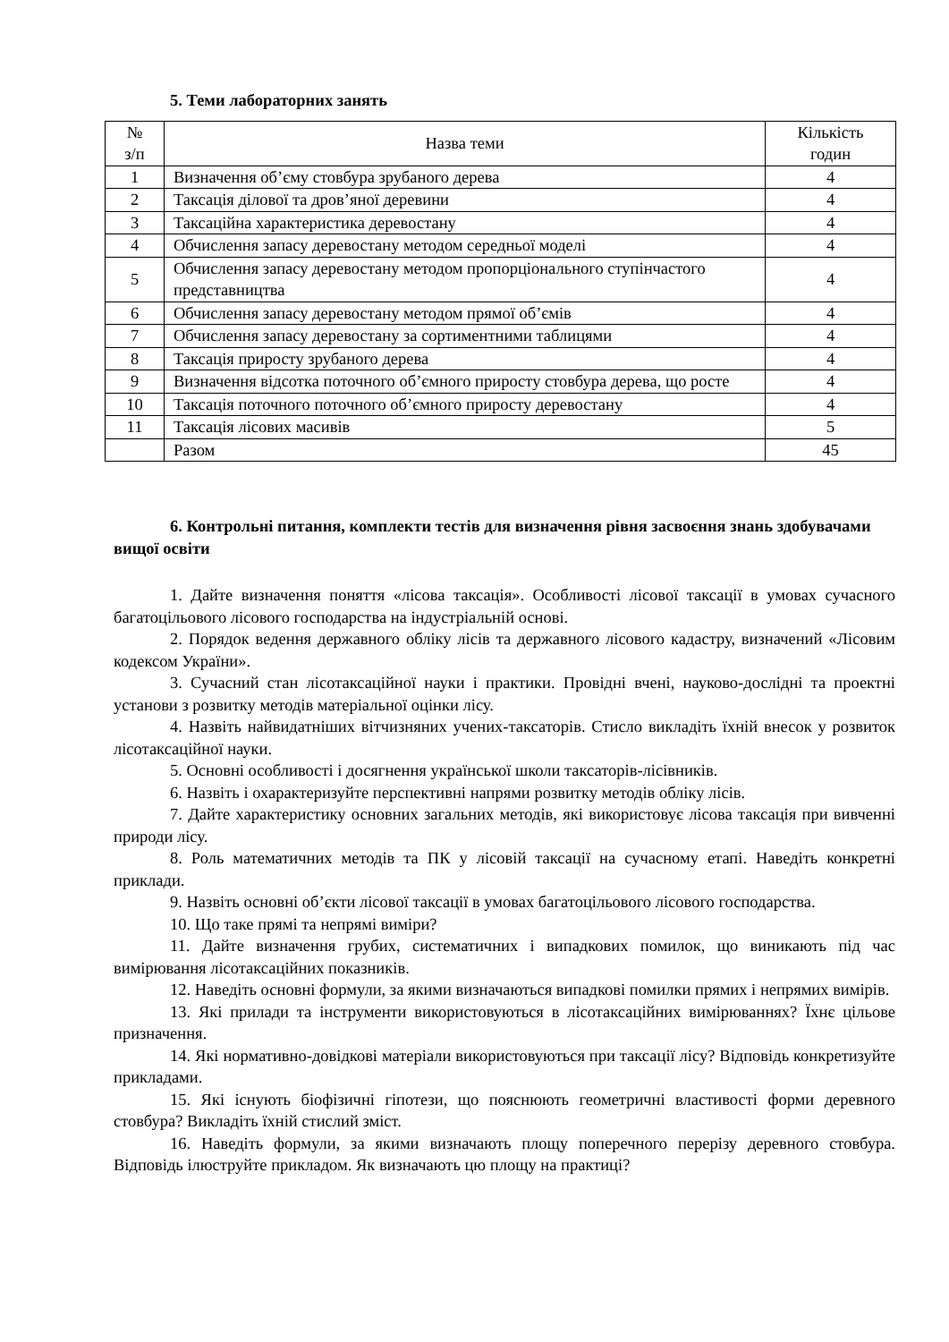5. Теми лабораторних занять
| № з/п | Назва теми | Кількість годин |
| --- | --- | --- |
| 1 | Визначення об’єму стовбура зрубаного дерева | 4 |
| 2 | Таксація ділової та дров’яної деревини | 4 |
| 3 | Таксаційна характеристика деревостану | 4 |
| 4 | Обчислення запасу деревостану методом середньої моделі | 4 |
| 5 | Обчислення запасу деревостану методом пропорціонального ступінчастого представництва | 4 |
| 6 | Обчислення запасу деревостану методом прямої об’ємів | 4 |
| 7 | Обчислення запасу деревостану за сортиментними таблицями | 4 |
| 8 | Таксація приросту зрубаного дерева | 4 |
| 9 | Визначення відсотка поточного об’ємного приросту стовбура дерева, що росте | 4 |
| 10 | Таксація поточного поточного об’ємного приросту деревостану | 4 |
| 11 | Таксація лісових масивів | 5 |
| | Разом | 45 |
6. Контрольні питання, комплекти тестів для визначення рівня засвоєння знань здобувачами вищої освіти
1. Дайте визначення поняття «лісова таксація». Особливості лісової таксації в умовах сучасного багатоцільового лісового господарства на індустріальній основі.
2. Порядок ведення державного обліку лісів та державного лісового кадастру, визначений «Лісовим кодексом України».
3. Сучасний стан лісотаксаційної науки і практики. Провідні вчені, науково-дослідні та проектні установи з розвитку методів матеріальної оцінки лісу.
4. Назвіть найвидатніших вітчизняних учених-таксаторів. Стисло викладіть їхній внесок у розвиток лісотаксаційної науки.
5. Основні особливості і досягнення української школи таксаторів-лісівників.
6. Назвіть і охарактеризуйте перспективні напрями розвитку методів обліку лісів.
7. Дайте характеристику основних загальних методів, які використовує лісова таксація при вивченні природи лісу.
8. Роль математичних методів та ПК у лісовій таксації на сучасному етапі. Наведіть конкретні приклади.
9. Назвіть основні об’єкти лісової таксації в умовах багатоцільового лісового господарства.
10. Що таке прямі та непрямі виміри?
11. Дайте визначення грубих, систематичних і випадкових помилок, що виникають під час вимірювання лісотаксаційних показників.
12. Наведіть основні формули, за якими визначаються випадкові помилки прямих і непрямих вимірів.
13. Які прилади та інструменти використовуються в лісотаксаційних вимірюваннях? Їхнє цільове призначення.
14. Які нормативно-довідкові матеріали використовуються при таксації лісу? Відповідь конкретизуйте прикладами.
15. Які існують біофізичні гіпотези, що пояснюють геометричні властивості форми деревного стовбура? Викладіть їхній стислий зміст.
16. Наведіть формули, за якими визначають площу поперечного перерізу деревного стовбура. Відповідь ілюструйте прикладом. Як визначають цю площу на практиці?